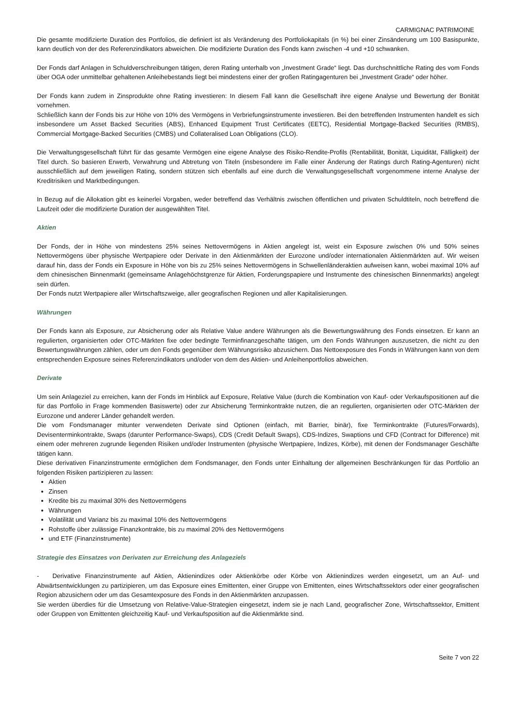CARMIGNAC PATRIMOINE
Die gesamte modifizierte Duration des Portfolios, die definiert ist als Veränderung des Portfoliokapitals (in %) bei einer Zinsänderung um 100 Basispunkte, kann deutlich von der des Referenzindikators abweichen. Die modifizierte Duration des Fonds kann zwischen -4 und +10 schwanken.
Der Fonds darf Anlagen in Schuldverschreibungen tätigen, deren Rating unterhalb von „Investment Grade“ liegt. Das durchschnittliche Rating des vom Fonds über OGA oder unmittelbar gehaltenen Anleihebestands liegt bei mindestens einer der großen Ratingagenturen bei „Investment Grade“ oder höher.
Der Fonds kann zudem in Zinsprodukte ohne Rating investieren: In diesem Fall kann die Gesellschaft ihre eigene Analyse und Bewertung der Bonität vornehmen.
Schließlich kann der Fonds bis zur Höhe von 10% des Vermögens in Verbriefungsinstrumente investieren. Bei den betreffenden Instrumenten handelt es sich insbesondere um Asset Backed Securities (ABS), Enhanced Equipment Trust Certificates (EETC), Residential Mortgage-Backed Securities (RMBS), Commercial Mortgage-Backed Securities (CMBS) und Collateralised Loan Obligations (CLO).
Die Verwaltungsgesellschaft führt für das gesamte Vermögen eine eigene Analyse des Risiko-Rendite-Profils (Rentabilität, Bonität, Liquidität, Fälligkeit) der Titel durch. So basieren Erwerb, Verwahrung und Abtretung von Titeln (insbesondere im Falle einer Änderung der Ratings durch Rating-Agenturen) nicht ausschließlich auf dem jeweiligen Rating, sondern stützen sich ebenfalls auf eine durch die Verwaltungsgesellschaft vorgenommene interne Analyse der Kreditrisiken und Marktbedingungen.
In Bezug auf die Allokation gibt es keinerlei Vorgaben, weder betreffend das Verhältnis zwischen öffentlichen und privaten Schuldtiteln, noch betreffend die Laufzeit oder die modifizierte Duration der ausgewählten Titel.
Aktien
Der Fonds, der in Höhe von mindestens 25% seines Nettovermögens in Aktien angelegt ist, weist ein Exposure zwischen 0% und 50% seines Nettovermögens über physische Wertpapiere oder Derivate in den Aktienmärkten der Eurozone und/oder internationalen Aktienmärkten auf. Wir weisen darauf hin, dass der Fonds ein Exposure in Höhe von bis zu 25% seines Nettovermögens in Schwellenländeraktien aufweisen kann, wobei maximal 10% auf dem chinesischen Binnenmarkt (gemeinsame Anlagehöchstgrenze für Aktien, Forderungspapiere und Instrumente des chinesischen Binnenmarkts) angelegt sein dürfen.
Der Fonds nutzt Wertpapiere aller Wirtschaftszweige, aller geografischen Regionen und aller Kapitalisierungen.
Währungen
Der Fonds kann als Exposure, zur Absicherung oder als Relative Value andere Währungen als die Bewertungswährung des Fonds einsetzen. Er kann an regulierten, organisierten oder OTC-Märkten fixe oder bedingte Terminfinanzgeschäfte tätigen, um den Fonds Währungen auszusetzen, die nicht zu den Bewertungswährungen zählen, oder um den Fonds gegenüber dem Währungsrisiko abzusichern. Das Nettoexposure des Fonds in Währungen kann von dem entsprechenden Exposure seines Referenzindikators und/oder von dem des Aktien- und Anleihenportfolios abweichen.
Derivate
Um sein Anlageziel zu erreichen, kann der Fonds im Hinblick auf Exposure, Relative Value (durch die Kombination von Kauf- oder Verkaufspositionen auf die für das Portfolio in Frage kommenden Basiswerte) oder zur Absicherung Terminkontrakte nutzen, die an regulierten, organisierten oder OTC-Märkten der Eurozone und anderer Länder gehandelt werden.
Die vom Fondsmanager mitunter verwendeten Derivate sind Optionen (einfach, mit Barrier, binär), fixe Terminkontrakte (Futures/Forwards), Devisenterminkontrakte, Swaps (darunter Performance-Swaps), CDS (Credit Default Swaps), CDS-Indizes, Swaptions und CFD (Contract for Difference) mit einem oder mehreren zugrunde liegenden Risiken und/oder Instrumenten (physische Wertpapiere, Indizes, Körbe), mit denen der Fondsmanager Geschäfte tätigen kann.
Diese derivativen Finanzinstrumente ermöglichen dem Fondsmanager, den Fonds unter Einhaltung der allgemeinen Beschränkungen für das Portfolio an folgenden Risiken partizipieren zu lassen:
Aktien
Zinsen
Kredite bis zu maximal 30% des Nettovermögens
Währungen
Volatilität und Varianz bis zu maximal 10% des Nettovermögens
Rohstoffe über zulässige Finanzkontrakte, bis zu maximal 20% des Nettovermögens
und ETF (Finanzinstrumente)
Strategie des Einsatzes von Derivaten zur Erreichung des Anlageziels
- Derivative Finanzinstrumente auf Aktien, Aktienindizes oder Aktienkörbe oder Körbe von Aktienindizes werden eingesetzt, um an Auf- und Abwärtsentwicklungen zu partizipieren, um das Exposure eines Emittenten, einer Gruppe von Emittenten, eines Wirtschaftssektors oder einer geografischen Region abzusichern oder um das Gesamtexposure des Fonds in den Aktienmärkten anzupassen.
Sie werden überdies für die Umsetzung von Relative-Value-Strategien eingesetzt, indem sie je nach Land, geografischer Zone, Wirtschaftssektor, Emittent oder Gruppen von Emittenten gleichzeitig Kauf- und Verkaufsposition auf die Aktienmärkte sind.
Seite 7 von 22